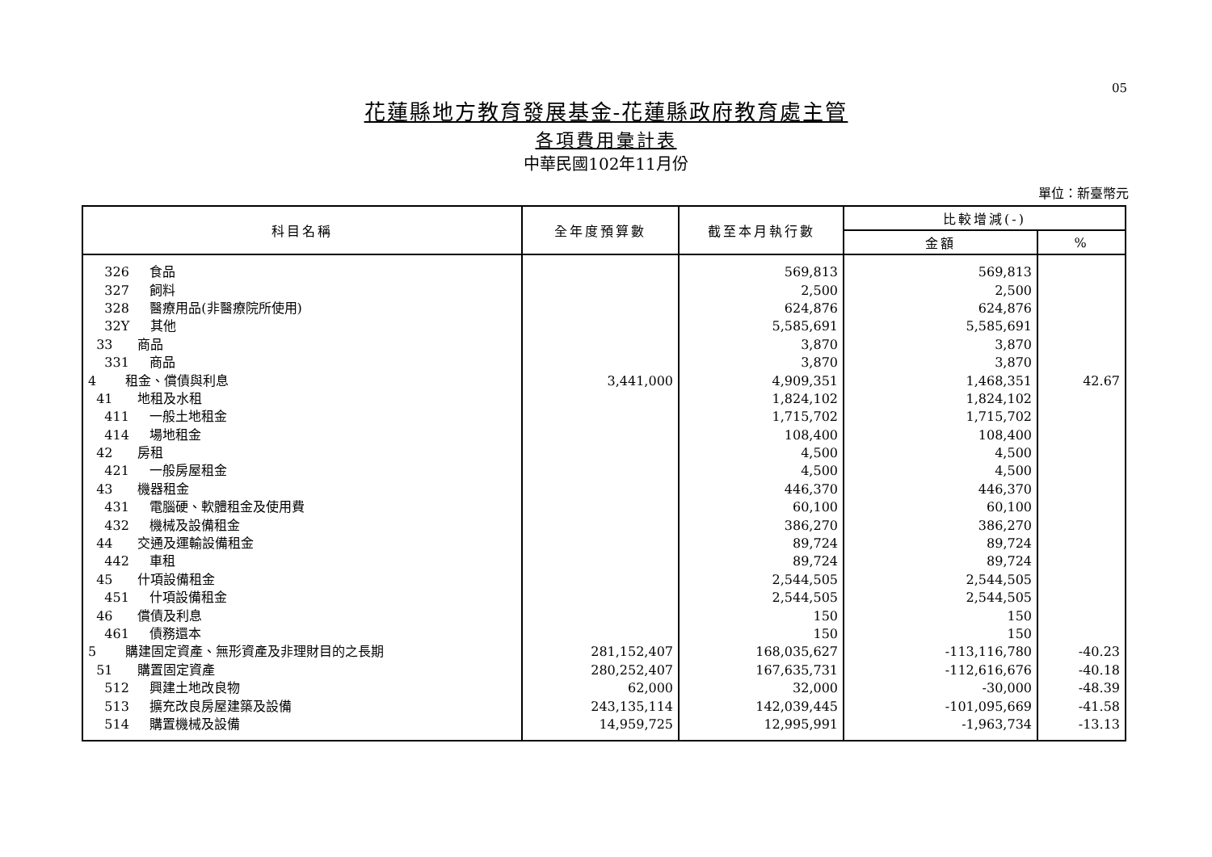05
花蓮縣地方教育發展基金-花蓮縣政府教育處主管
各項費用彙計表
中華民國102年11月份
單位：新臺幣元
| 科目名稱 | 全年度預算數 | 截至本月執行數 | 比較增減(-) | |
| --- | --- | --- | --- | --- |
| | | | 金額 | % |
| 326 食品 | | 569,813 | 569,813 | |
| 327 飼料 | | 2,500 | 2,500 | |
| 328 醫療用品(非醫療院所使用) | | 624,876 | 624,876 | |
| 32Y 其他 | | 5,585,691 | 5,585,691 | |
| 33 商品 | | 3,870 | 3,870 | |
| 331 商品 | | 3,870 | 3,870 | |
| 4 租金、償債與利息 | 3,441,000 | 4,909,351 | 1,468,351 | 42.67 |
| 41 地租及水租 | | 1,824,102 | 1,824,102 | |
| 411 一般土地租金 | | 1,715,702 | 1,715,702 | |
| 414 場地租金 | | 108,400 | 108,400 | |
| 42 房租 | | 4,500 | 4,500 | |
| 421 一般房屋租金 | | 4,500 | 4,500 | |
| 43 機器租金 | | 446,370 | 446,370 | |
| 431 電腦硬、軟體租金及使用費 | | 60,100 | 60,100 | |
| 432 機械及設備租金 | | 386,270 | 386,270 | |
| 44 交通及運輸設備租金 | | 89,724 | 89,724 | |
| 442 車租 | | 89,724 | 89,724 | |
| 45 什項設備租金 | | 2,544,505 | 2,544,505 | |
| 451 什項設備租金 | | 2,544,505 | 2,544,505 | |
| 46 償債及利息 | | 150 | 150 | |
| 461 債務還本 | | 150 | 150 | |
| 5 購建固定資產、無形資產及非理財目的之長期 | 281,152,407 | 168,035,627 | -113,116,780 | -40.23 |
| 51 購置固定資產 | 280,252,407 | 167,635,731 | -112,616,676 | -40.18 |
| 512 興建土地改良物 | 62,000 | 32,000 | -30,000 | -48.39 |
| 513 擴充改良房屋建築及設備 | 243,135,114 | 142,039,445 | -101,095,669 | -41.58 |
| 514 購置機械及設備 | 14,959,725 | 12,995,991 | -1,963,734 | -13.13 |